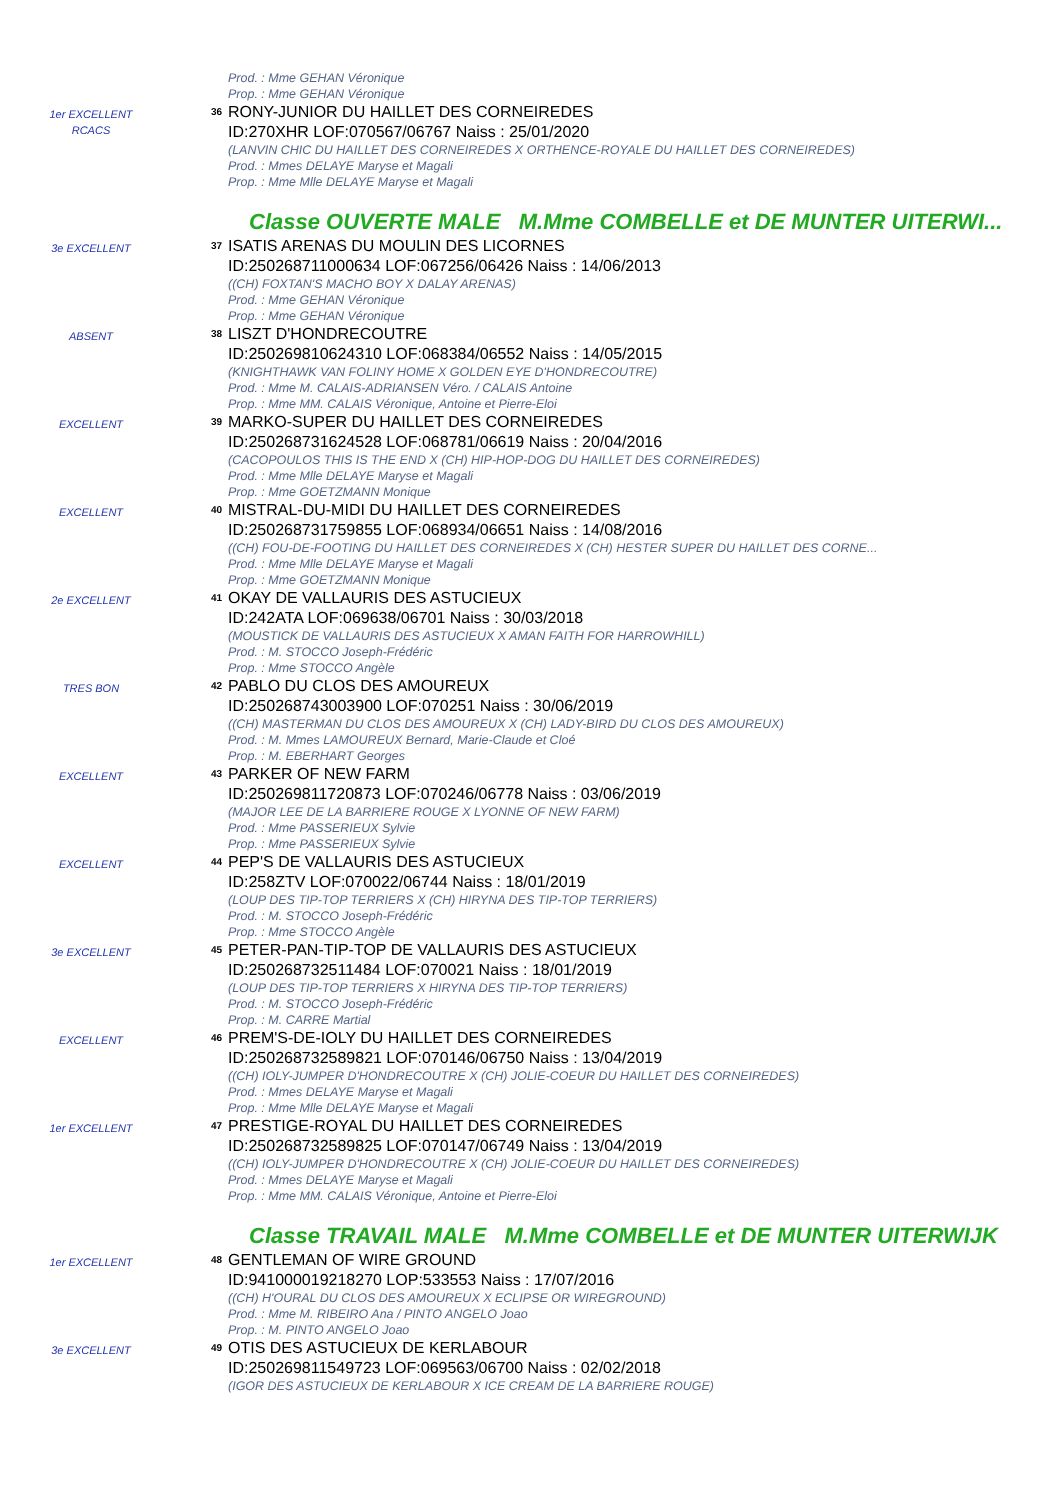Prod. : Mme GEHAN Véronique
Prop. : Mme GEHAN Véronique
1er EXCELLENT
RCACS
36
RONY-JUNIOR DU HAILLET DES CORNEIREDES
ID:270XHR LOF:070567/06767 Naiss : 25/01/2020
(LANVIN CHIC DU HAILLET DES CORNEIREDES X ORTHENCE-ROYALE DU HAILLET DES CORNEIREDES)
Prod. : Mmes DELAYE Maryse et Magali
Prop. : Mme Mlle DELAYE Maryse et Magali
Classe OUVERTE MALE M.Mme COMBELLE et DE MUNTER UITERWI...
3e EXCELLENT
37
ISATIS ARENAS DU MOULIN DES LICORNES
ID:250268711000634 LOF:067256/06426 Naiss : 14/06/2013
((CH) FOXTAN'S MACHO BOY X DALAY ARENAS)
Prod. : Mme GEHAN Véronique
Prop. : Mme GEHAN Véronique
ABSENT
38
LISZT D'HONDRECOUTRE
ID:250269810624310 LOF:068384/06552 Naiss : 14/05/2015
(KNIGHTHAWK VAN FOLINY HOME X GOLDEN EYE D'HONDRECOUTRE)
Prod. : Mme M. CALAIS-ADRIANSEN Véro. / CALAIS Antoine
Prop. : Mme MM. CALAIS Véronique, Antoine et Pierre-Eloi
EXCELLENT
39
MARKO-SUPER DU HAILLET DES CORNEIREDES
ID:250268731624528 LOF:068781/06619 Naiss : 20/04/2016
(CACOPOULOS THIS IS THE END X (CH) HIP-HOP-DOG DU HAILLET DES CORNEIREDES)
Prod. : Mme Mlle DELAYE Maryse et Magali
Prop. : Mme GOETZMANN Monique
EXCELLENT
40
MISTRAL-DU-MIDI DU HAILLET DES CORNEIREDES
ID:250268731759855 LOF:068934/06651 Naiss : 14/08/2016
((CH) FOU-DE-FOOTING DU HAILLET DES CORNEIREDES X (CH) HESTER SUPER DU HAILLET DES CORNE...
Prod. : Mme Mlle DELAYE Maryse et Magali
Prop. : Mme GOETZMANN Monique
2e EXCELLENT
41
OKAY DE VALLAURIS DES ASTUCIEUX
ID:242ATA LOF:069638/06701 Naiss : 30/03/2018
(MOUSTICK DE VALLAURIS DES ASTUCIEUX X AMAN FAITH FOR HARROWHILL)
Prod. : M. STOCCO Joseph-Frédéric
Prop. : Mme STOCCO Angèle
TRES BON
42
PABLO DU CLOS DES AMOUREUX
ID:250268743003900 LOF:070251 Naiss : 30/06/2019
((CH) MASTERMAN DU CLOS DES AMOUREUX X (CH) LADY-BIRD DU CLOS DES AMOUREUX)
Prod. : M. Mmes LAMOUREUX Bernard, Marie-Claude et Cloé
Prop. : M. EBERHART Georges
EXCELLENT
43
PARKER OF NEW FARM
ID:250269811720873 LOF:070246/06778 Naiss : 03/06/2019
(MAJOR LEE DE LA BARRIERE ROUGE X LYONNE OF NEW FARM)
Prod. : Mme PASSERIEUX Sylvie
Prop. : Mme PASSERIEUX Sylvie
EXCELLENT
44
PEP'S DE VALLAURIS DES ASTUCIEUX
ID:258ZTV LOF:070022/06744 Naiss : 18/01/2019
(LOUP DES TIP-TOP TERRIERS X (CH) HIRYNA DES TIP-TOP TERRIERS)
Prod. : M. STOCCO Joseph-Frédéric
Prop. : Mme STOCCO Angèle
3e EXCELLENT
45
PETER-PAN-TIP-TOP DE VALLAURIS DES ASTUCIEUX
ID:250268732511484 LOF:070021 Naiss : 18/01/2019
(LOUP DES TIP-TOP TERRIERS X HIRYNA DES TIP-TOP TERRIERS)
Prod. : M. STOCCO Joseph-Frédéric
Prop. : M. CARRE Martial
EXCELLENT
46
PREM'S-DE-IOLY DU HAILLET DES CORNEIREDES
ID:250268732589821 LOF:070146/06750 Naiss : 13/04/2019
((CH) IOLY-JUMPER D'HONDRECOUTRE X (CH) JOLIE-COEUR DU HAILLET DES CORNEIREDES)
Prod. : Mmes DELAYE Maryse et Magali
Prop. : Mme Mlle DELAYE Maryse et Magali
1er EXCELLENT
47
PRESTIGE-ROYAL DU HAILLET DES CORNEIREDES
ID:250268732589825 LOF:070147/06749 Naiss : 13/04/2019
((CH) IOLY-JUMPER D'HONDRECOUTRE X (CH) JOLIE-COEUR DU HAILLET DES CORNEIREDES)
Prod. : Mmes DELAYE Maryse et Magali
Prop. : Mme MM. CALAIS Véronique, Antoine et Pierre-Eloi
Classe TRAVAIL MALE M.Mme COMBELLE et DE MUNTER UITERWIJK
1er EXCELLENT
48
GENTLEMAN OF WIRE GROUND
ID:941000019218270 LOP:533553 Naiss : 17/07/2016
((CH) H'OURAL DU CLOS DES AMOUREUX X ECLIPSE OR WIREGROUND)
Prod. : Mme M. RIBEIRO Ana / PINTO ANGELO Joao
Prop. : M. PINTO ANGELO Joao
3e EXCELLENT
49
OTIS DES ASTUCIEUX DE KERLABOUR
ID:250269811549723 LOF:069563/06700 Naiss : 02/02/2018
(IGOR DES ASTUCIEUX DE KERLABOUR X ICE CREAM DE LA BARRIERE ROUGE)